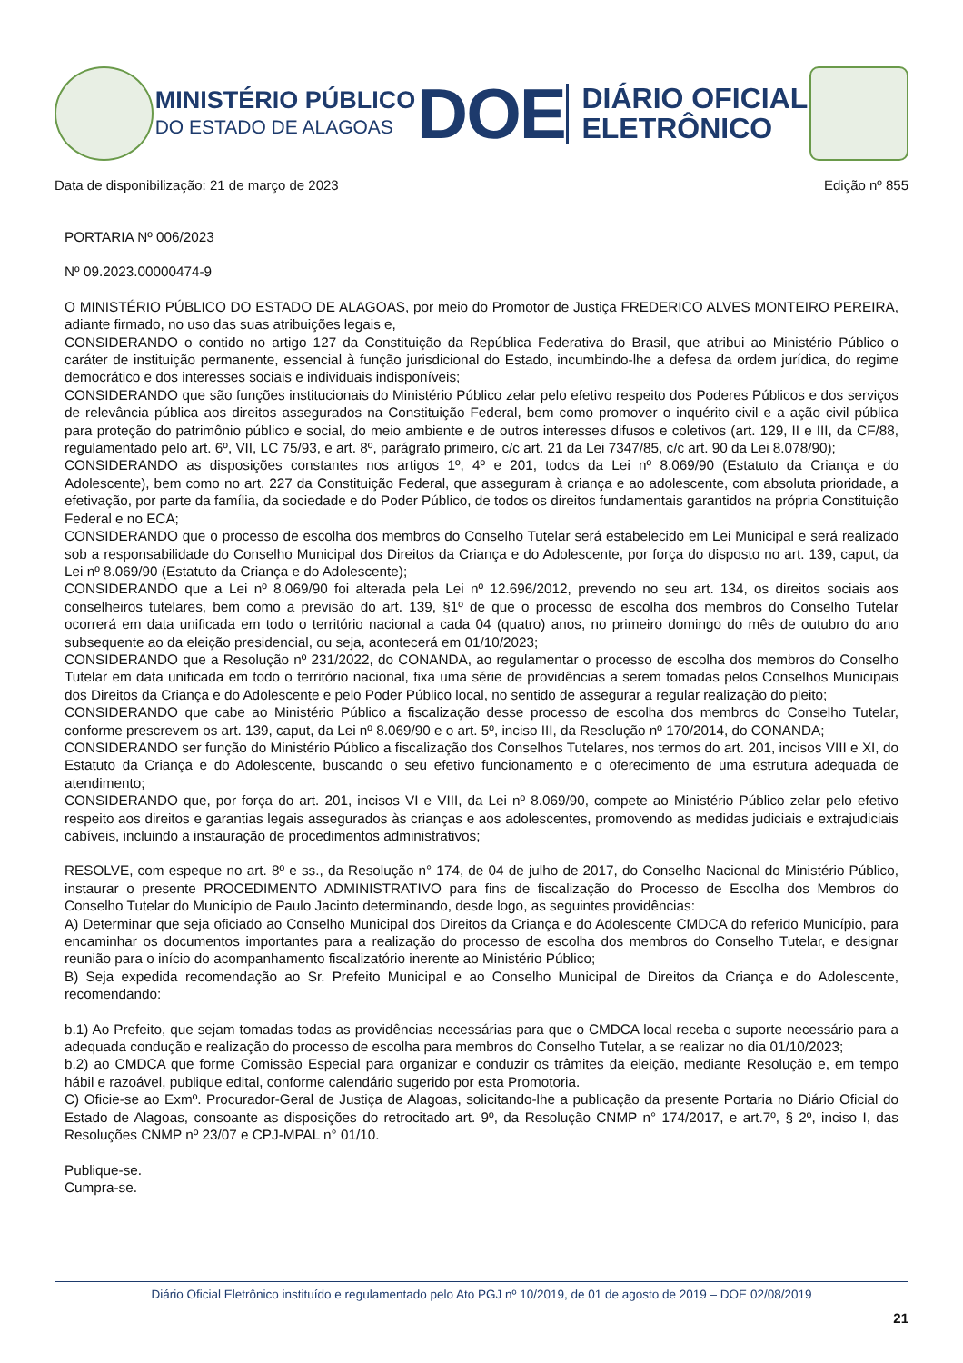MINISTÉRIO PÚBLICO
DO ESTADO DE ALAGOAS
DOE
DIÁRIO OFICIAL
ELETRÔNICO
Data de disponibilização: 21 de março de 2023 Edição nº 855
PORTARIA Nº 006/2023
Nº 09.2023.00000474-9
O MINISTÉRIO PÚBLICO DO ESTADO DE ALAGOAS, por meio do Promotor de Justiça FREDERICO ALVES MONTEIRO PEREIRA, adiante firmado, no uso das suas atribuições legais e,
CONSIDERANDO o contido no artigo 127 da Constituição da República Federativa do Brasil, que atribui ao Ministério Público o caráter de instituição permanente, essencial à função jurisdicional do Estado, incumbindo-lhe a defesa da ordem jurídica, do regime democrático e dos interesses sociais e individuais indisponíveis;
CONSIDERANDO que são funções institucionais do Ministério Público zelar pelo efetivo respeito dos Poderes Públicos e dos serviços de relevância pública aos direitos assegurados na Constituição Federal, bem como promover o inquérito civil e a ação civil pública para proteção do patrimônio público e social, do meio ambiente e de outros interesses difusos e coletivos (art. 129, II e III, da CF/88, regulamentado pelo art. 6º, VII, LC 75/93, e art. 8º, parágrafo primeiro, c/c art. 21 da Lei 7347/85, c/c art. 90 da Lei 8.078/90);
CONSIDERANDO as disposições constantes nos artigos 1º, 4º e 201, todos da Lei nº 8.069/90 (Estatuto da Criança e do Adolescente), bem como no art. 227 da Constituição Federal, que asseguram à criança e ao adolescente, com absoluta prioridade, a efetivação, por parte da família, da sociedade e do Poder Público, de todos os direitos fundamentais garantidos na própria Constituição Federal e no ECA;
CONSIDERANDO que o processo de escolha dos membros do Conselho Tutelar será estabelecido em Lei Municipal e será realizado sob a responsabilidade do Conselho Municipal dos Direitos da Criança e do Adolescente, por força do disposto no art. 139, caput, da Lei nº 8.069/90 (Estatuto da Criança e do Adolescente);
CONSIDERANDO que a Lei nº 8.069/90 foi alterada pela Lei nº 12.696/2012, prevendo no seu art. 134, os direitos sociais aos conselheiros tutelares, bem como a previsão do art. 139, §1º de que o processo de escolha dos membros do Conselho Tutelar ocorrerá em data unificada em todo o território nacional a cada 04 (quatro) anos, no primeiro domingo do mês de outubro do ano subsequente ao da eleição presidencial, ou seja, acontecerá em 01/10/2023;
CONSIDERANDO que a Resolução nº 231/2022, do CONANDA, ao regulamentar o processo de escolha dos membros do Conselho Tutelar em data unificada em todo o território nacional, fixa uma série de providências a serem tomadas pelos Conselhos Municipais dos Direitos da Criança e do Adolescente e pelo Poder Público local, no sentido de assegurar a regular realização do pleito;
CONSIDERANDO que cabe ao Ministério Público a fiscalização desse processo de escolha dos membros do Conselho Tutelar, conforme prescrevem os art. 139, caput, da Lei nº 8.069/90 e o art. 5º, inciso III, da Resolução nº 170/2014, do CONANDA;
CONSIDERANDO ser função do Ministério Público a fiscalização dos Conselhos Tutelares, nos termos do art. 201, incisos VIII e XI, do Estatuto da Criança e do Adolescente, buscando o seu efetivo funcionamento e o oferecimento de uma estrutura adequada de atendimento;
CONSIDERANDO que, por força do art. 201, incisos VI e VIII, da Lei nº 8.069/90, compete ao Ministério Público zelar pelo efetivo respeito aos direitos e garantias legais assegurados às crianças e aos adolescentes, promovendo as medidas judiciais e extrajudiciais cabíveis, incluindo a instauração de procedimentos administrativos;
RESOLVE, com espeque no art. 8º e ss., da Resolução n° 174, de 04 de julho de 2017, do Conselho Nacional do Ministério Público, instaurar o presente PROCEDIMENTO ADMINISTRATIVO para fins de fiscalização do Processo de Escolha dos Membros do Conselho Tutelar do Município de Paulo Jacinto determinando, desde logo, as seguintes providências:
A) Determinar que seja oficiado ao Conselho Municipal dos Direitos da Criança e do Adolescente CMDCA do referido Município, para encaminhar os documentos importantes para a realização do processo de escolha dos membros do Conselho Tutelar, e designar reunião para o início do acompanhamento fiscalizatório inerente ao Ministério Público;
B) Seja expedida recomendação ao Sr. Prefeito Municipal e ao Conselho Municipal de Direitos da Criança e do Adolescente, recomendando:
b.1) Ao Prefeito, que sejam tomadas todas as providências necessárias para que o CMDCA local receba o suporte necessário para a adequada condução e realização do processo de escolha para membros do Conselho Tutelar, a se realizar no dia 01/10/2023;
b.2) ao CMDCA que forme Comissão Especial para organizar e conduzir os trâmites da eleição, mediante Resolução e, em tempo hábil e razoável, publique edital, conforme calendário sugerido por esta Promotoria.
C) Oficie-se ao Exmº. Procurador-Geral de Justiça de Alagoas, solicitando-lhe a publicação da presente Portaria no Diário Oficial do Estado de Alagoas, consoante as disposições do retrocitado art. 9º, da Resolução CNMP n° 174/2017, e art.7º, § 2º, inciso I, das Resoluções CNMP nº 23/07 e CPJ-MPAL n° 01/10.
Publique-se.
Cumpra-se.
Diário Oficial Eletrônico instituído e regulamentado pelo Ato PGJ nº 10/2019, de 01 de agosto de 2019 – DOE 02/08/2019
21